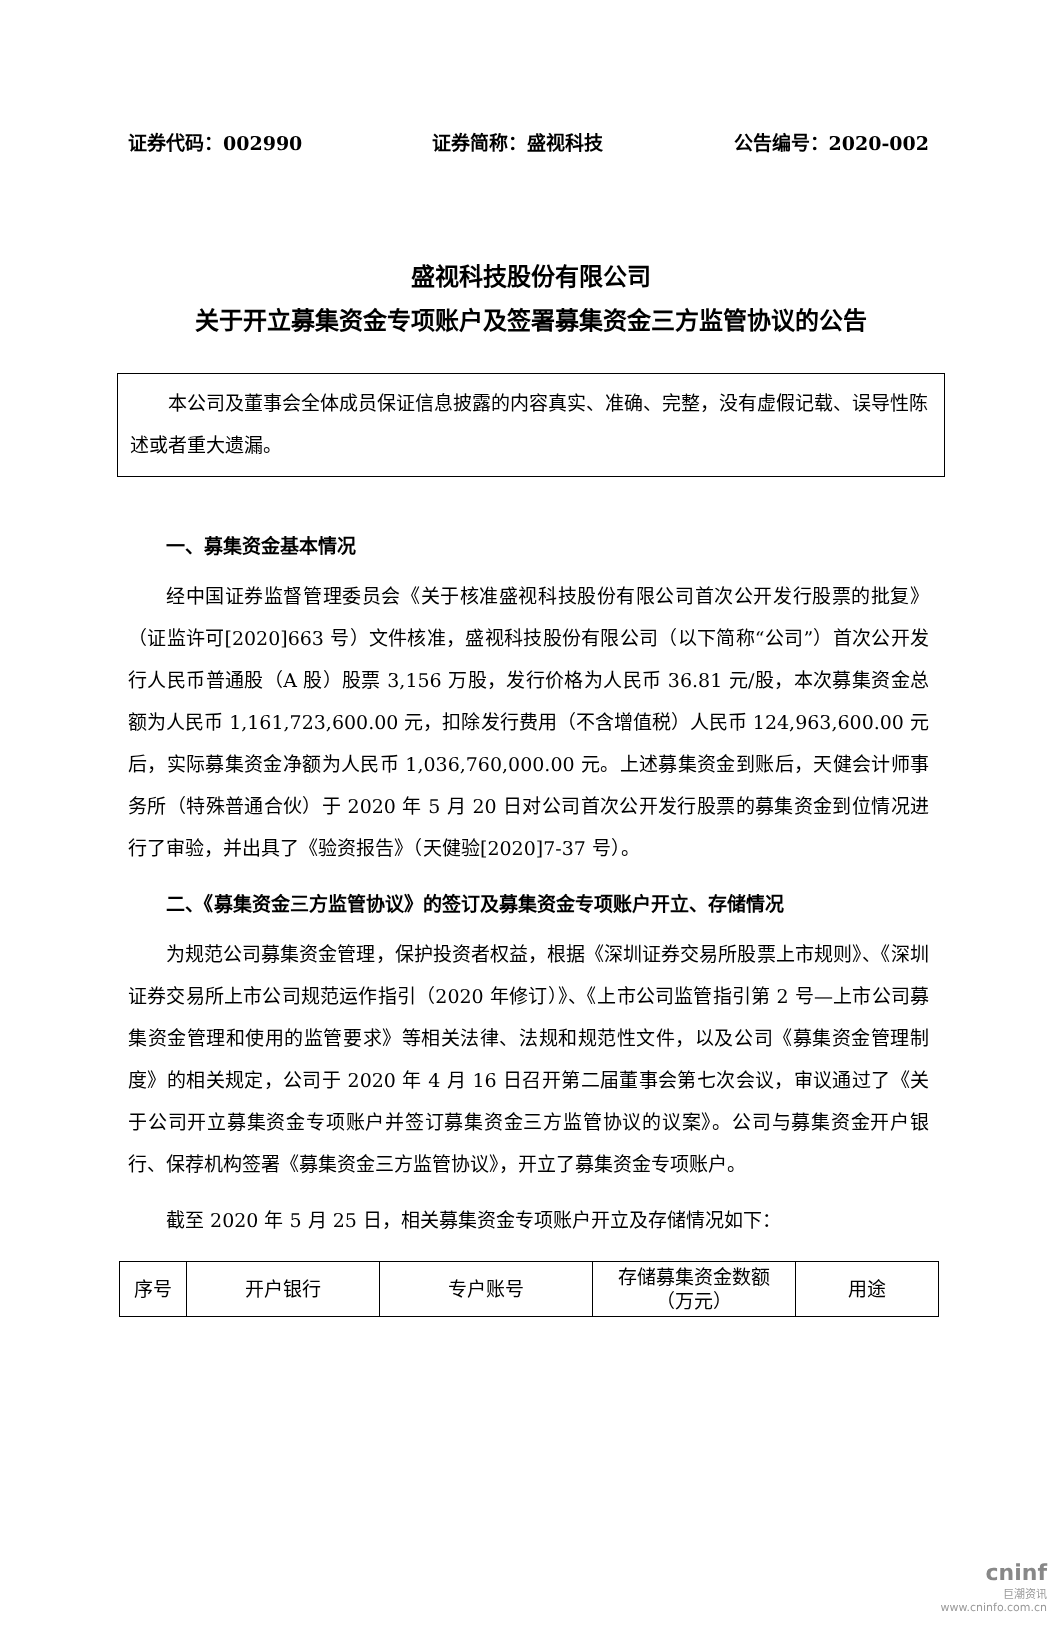证券代码：002990 证券简称：盛视科技 公告编号：2020-002
盛视科技股份有限公司
关于开立募集资金专项账户及签署募集资金三方监管协议的公告
本公司及董事会全体成员保证信息披露的内容真实、准确、完整，没有虚假记载、误导性陈述或者重大遗漏。
一、募集资金基本情况
经中国证券监督管理委员会《关于核准盛视科技股份有限公司首次公开发行股票的批复》（证监许可[2020]663 号）文件核准，盛视科技股份有限公司（以下简称“公司”）首次公开发行人民币普通股（A 股）股票 3,156 万股，发行价格为人民币 36.81 元/股，本次募集资金总额为人民币 1,161,723,600.00 元，扣除发行费用（不含增值税）人民币 124,963,600.00 元后，实际募集资金净额为人民币 1,036,760,000.00 元。上述募集资金到账后，天健会计师事务所（特殊普通合伙）于 2020 年 5 月 20 日对公司首次公开发行股票的募集资金到位情况进行了审验，并出具了《验资报告》（天健验[2020]7-37 号）。
二、《募集资金三方监管协议》的签订及募集资金专项账户开立、存储情况
为规范公司募集资金管理，保护投资者权益，根据《深圳证券交易所股票上市规则》、《深圳证券交易所上市公司规范运作指引（2020 年修订）》、《上市公司监管指引第 2 号—上市公司募集资金管理和使用的监管要求》等相关法律、法规和规范性文件，以及公司《募集资金管理制度》的相关规定，公司于 2020 年 4 月 16 日召开第二届董事会第七次会议，审议通过了《关于公司开立募集资金专项账户并签订募集资金三方监管协议的议案》。公司与募集资金开户银行、保荐机构签署《募集资金三方监管协议》，开立了募集资金专项账户。
截至 2020 年 5 月 25 日，相关募集资金专项账户开立及存储情况如下：
| 序号 | 开户银行 | 专户账号 | 存储募集资金数额 （万元） | 用途 |
| --- | --- | --- | --- | --- |
cninf
巨潮资讯
www.cninfo.com.cn